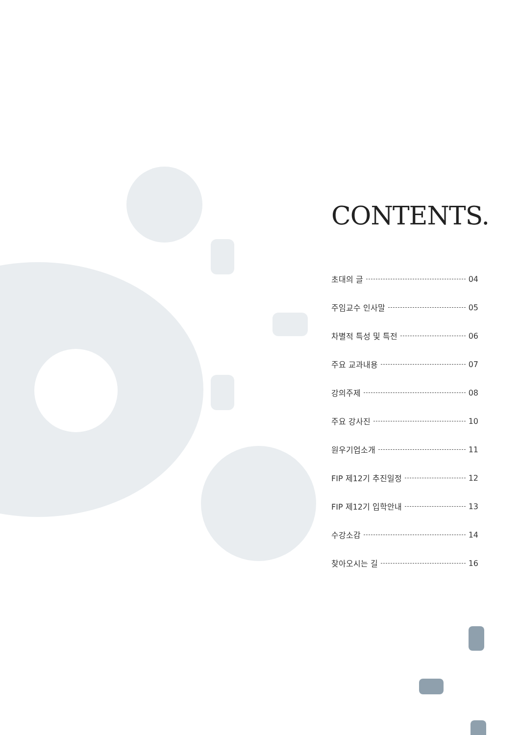CONTENTS.
초대의 글 04
주임교수 인사말 05
차별적 특성 및 특전 06
주요 교과내용 07
강의주제 08
주요 강사진 10
원우기업소개 11
FIP 제12기 추진일정 12
FIP 제12기 입학안내 13
수강소감 14
찾아오시는 길 16